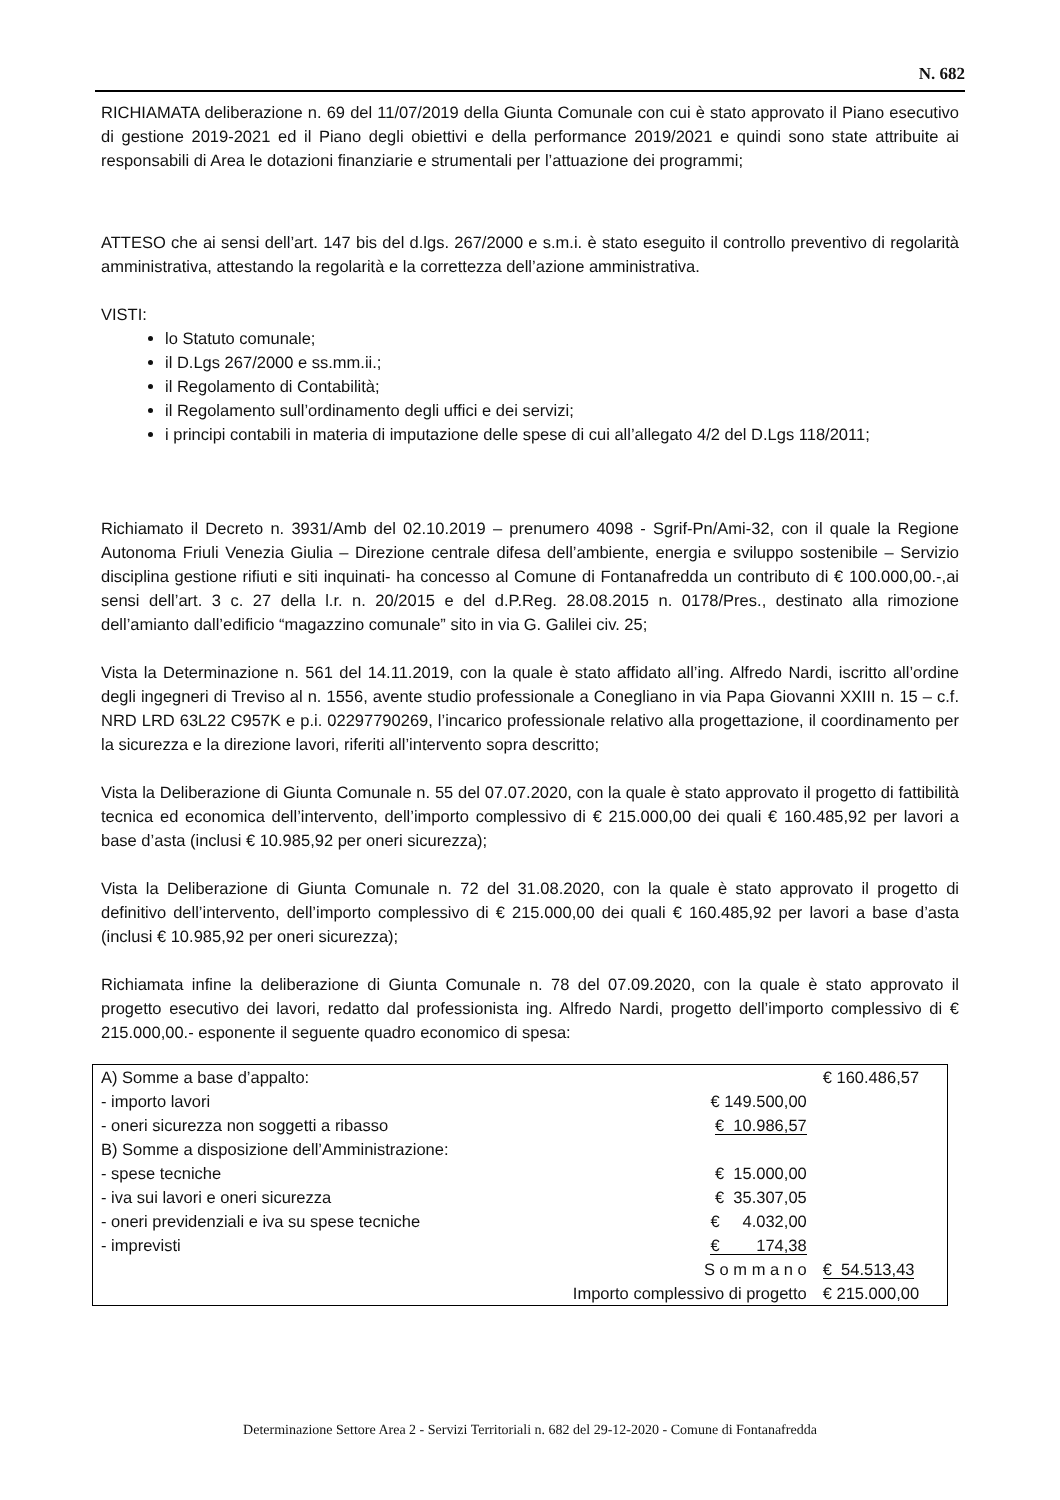N. 682
RICHIAMATA deliberazione n. 69 del 11/07/2019 della Giunta Comunale con cui è stato approvato il Piano esecutivo di gestione 2019-2021 ed il Piano degli obiettivi e della performance 2019/2021 e quindi sono state attribuite ai responsabili di Area le dotazioni finanziarie e strumentali per l’attuazione dei programmi;
ATTESO che ai sensi dell’art. 147 bis del d.lgs. 267/2000 e s.m.i. è stato eseguito il controllo preventivo di regolarità amministrativa, attestando la regolarità e la correttezza dell’azione amministrativa.
VISTI:
lo Statuto comunale;
il D.Lgs 267/2000 e ss.mm.ii.;
il Regolamento di Contabilità;
il Regolamento sull’ordinamento degli uffici e dei servizi;
i principi contabili in materia di imputazione delle spese di cui all’allegato 4/2 del D.Lgs 118/2011;
Richiamato il Decreto n. 3931/Amb del 02.10.2019 – prenumero 4098 - Sgrif-Pn/Ami-32, con il quale la Regione Autonoma Friuli Venezia Giulia – Direzione centrale difesa dell’ambiente, energia e sviluppo sostenibile – Servizio disciplina gestione rifiuti e siti inquinati- ha concesso al Comune di Fontanafredda un contributo di € 100.000,00.-,ai sensi dell’art. 3 c. 27 della l.r. n. 20/2015 e del d.P.Reg. 28.08.2015 n. 0178/Pres., destinato alla rimozione dell’amianto dall’edificio “magazzino comunale” sito in via G. Galilei civ. 25;
Vista la Determinazione n. 561 del 14.11.2019, con la quale è stato affidato all’ing. Alfredo Nardi, iscritto all’ordine degli ingegneri di Treviso al n. 1556, avente studio professionale a Conegliano in via Papa Giovanni XXIII n. 15 – c.f. NRD LRD 63L22 C957K e p.i. 02297790269, l’incarico professionale relativo alla progettazione, il coordinamento per la sicurezza e la direzione lavori, riferiti all’intervento sopra descritto;
Vista la Deliberazione di Giunta Comunale n. 55 del 07.07.2020, con la quale è stato approvato il progetto di fattibilità tecnica ed economica dell’intervento, dell’importo complessivo di € 215.000,00 dei quali € 160.485,92 per lavori a base d’asta (inclusi € 10.985,92 per oneri sicurezza);
Vista la Deliberazione di Giunta Comunale n. 72 del 31.08.2020, con la quale è stato approvato il progetto di definitivo dell’intervento, dell’importo complessivo di € 215.000,00 dei quali € 160.485,92 per lavori a base d’asta (inclusi € 10.985,92 per oneri sicurezza);
Richiamata infine la deliberazione di Giunta Comunale n. 78 del 07.09.2020, con la quale è stato approvato il progetto esecutivo dei lavori, redatto dal professionista ing. Alfredo Nardi, progetto dell’importo complessivo di € 215.000,00.- esponente il seguente quadro economico di spesa:
| A) Somme a base d’appalto: | | € 160.486,57 |
| - importo lavori | € 149.500,00 | |
| - oneri sicurezza non soggetti a ribasso | € 10.986,57 | |
| B) Somme a disposizione dell’Amministrazione: | | |
| - spese tecniche | € 15.000,00 | |
| - iva sui lavori e oneri sicurezza | € 35.307,05 | |
| - oneri previdenziali e iva su spese tecniche | € 4.032,00 | |
| - imprevisti | € 174,38 | |
| | S o m m a n o | € 54.513,43 |
| | Importo complessivo di progetto | € 215.000,00 |
Determinazione Settore Area 2 - Servizi Territoriali n. 682 del 29-12-2020 - Comune di Fontanafredda